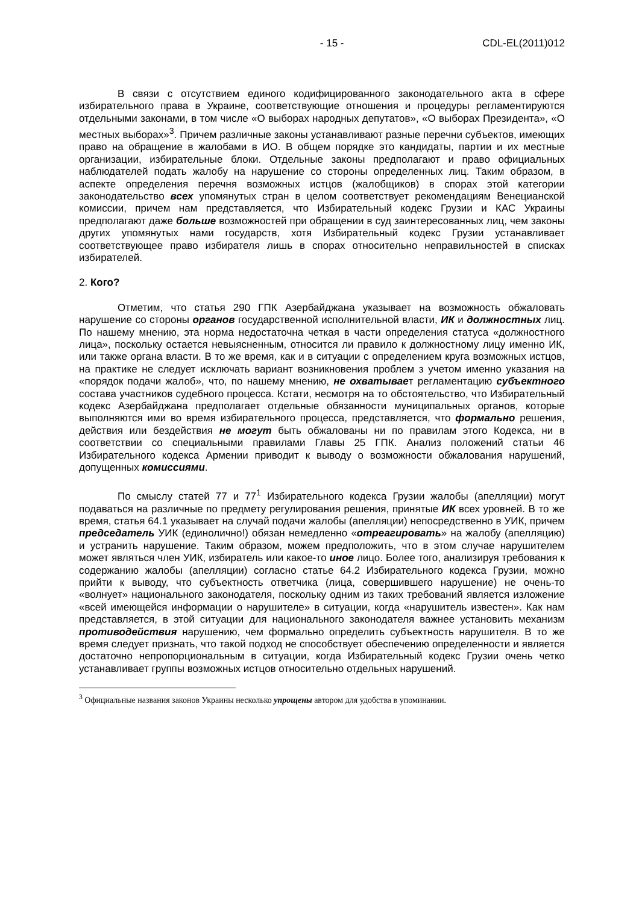- 15 - CDL-EL(2011)012
В связи с отсутствием единого кодифицированного законодательного акта в сфере избирательного права в Украине, соответствующие отношения и процедуры регламентируются отдельными законами, в том числе «О выборах народных депутатов», «О выборах Президента», «О местных выборах»<sup>3</sup>. Причем различные законы устанавливают разные перечни субъектов, имеющих право на обращение в жалобами в ИО. В общем порядке это кандидаты, партии и их местные организации, избирательные блоки. Отдельные законы предполагают и право официальных наблюдателей подать жалобу на нарушение со стороны определенных лиц. Таким образом, в аспекте определения перечня возможных истцов (жалобщиков) в спорах этой категории законодательство всех упомянутых стран в целом соответствует рекомендациям Венецианской комиссии, причем нам представляется, что Избирательный кодекс Грузии и КАС Украины предполагают даже больше возможностей при обращении в суд заинтересованных лиц, чем законы других упомянутых нами государств, хотя Избирательный кодекс Грузии устанавливает соответствующее право избирателя лишь в спорах относительно неправильностей в списках избирателей.
2. Кого?
Отметим, что статья 290 ГПК Азербайджана указывает на возможность обжаловать нарушение со стороны органов государственной исполнительной власти, ИК и должностных лиц. По нашему мнению, эта норма недостаточна четкая в части определения статуса «должностного лица», поскольку остается невыясненным, относится ли правило к должностному лицу именно ИК, или также органа власти. В то же время, как и в ситуации с определением круга возможных истцов, на практике не следует исключать вариант возникновения проблем з учетом именно указания на «порядок подачи жалоб», что, по нашему мнению, не охватывает регламентацию субъектного состава участников судебного процесса. Кстати, несмотря на то обстоятельство, что Избирательный кодекс Азербайджана предполагает отдельные обязанности муниципальных органов, которые выполняются ими во время избирательного процесса, представляется, что формально решения, действия или бездействия не могут быть обжалованы ни по правилам этого Кодекса, ни в соответствии со специальными правилами Главы 25 ГПК. Анализ положений статьи 46 Избирательного кодекса Армении приводит к выводу о возможности обжалования нарушений, допущенных комиссиями.
По смыслу статей 77 и 77<sup>1</sup> Избирательного кодекса Грузии жалобы (апелляции) могут подаваться на различные по предмету регулирования решения, принятые ИК всех уровней. В то же время, статья 64.1 указывает на случай подачи жалобы (апелляции) непосредственно в УИК, причем председатель УИК (единолично!) обязан немедленно «отреагировать» на жалобу (апелляцию) и устранить нарушение. Таким образом, можем предположить, что в этом случае нарушителем может являться член УИК, избиратель или какое-то иное лицо. Более того, анализируя требования к содержанию жалобы (апелляции) согласно статье 64.2 Избирательного кодекса Грузии, можно прийти к выводу, что субъектность ответчика (лица, совершившего нарушение) не очень-то «волнует» национального законодателя, поскольку одним из таких требований является изложение «всей имеющейся информации о нарушителе» в ситуации, когда «нарушитель известен». Как нам представляется, в этой ситуации для национального законодателя важнее установить механизм противодействия нарушению, чем формально определить субъектность нарушителя. В то же время следует признать, что такой подход не способствует обеспечению определенности и является достаточно непропорциональным в ситуации, когда Избирательный кодекс Грузии очень четко устанавливает группы возможных истцов относительно отдельных нарушений.
<sup>3</sup> Официальные названия законов Украины несколько упрощены автором для удобства в упоминании.